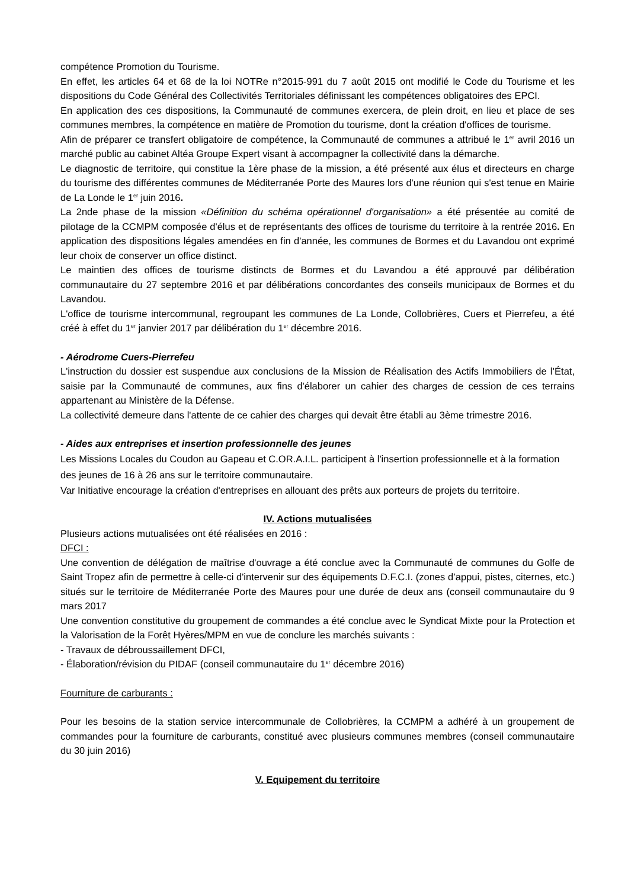compétence Promotion du Tourisme.
En effet, les articles 64 et 68 de la loi NOTRe n°2015-991 du 7 août 2015 ont modifié le Code du Tourisme et les dispositions du Code Général des Collectivités Territoriales définissant les compétences obligatoires des EPCI.
En application des ces dispositions, la Communauté de communes exercera, de plein droit, en lieu et place de ses communes membres, la compétence en matière de Promotion du tourisme, dont la création d'offices de tourisme.
Afin de préparer ce transfert obligatoire de compétence, la Communauté de communes a attribué le 1<sup>er</sup> avril 2016 un marché public au cabinet Altéa Groupe Expert visant à accompagner la collectivité dans la démarche.
Le diagnostic de territoire, qui constitue la 1ère phase de la mission, a été présenté aux élus et directeurs en charge du tourisme des différentes communes de Méditerranée Porte des Maures lors d'une réunion qui s'est tenue en Mairie de La Londe le 1<sup>er</sup> juin 2016.
La 2nde phase de la mission «Définition du schéma opérationnel d'organisation» a été présentée au comité de pilotage de la CCMPM composée d'élus et de représentants des offices de tourisme du territoire à la rentrée 2016. En application des dispositions légales amendées en fin d'année, les communes de Bormes et du Lavandou ont exprimé leur choix de conserver un office distinct.
Le maintien des offices de tourisme distincts de Bormes et du Lavandou a été approuvé par délibération communautaire du 27 septembre 2016 et par délibérations concordantes des conseils municipaux de Bormes et du Lavandou.
L'office de tourisme intercommunal, regroupant les communes de La Londe, Collobrières, Cuers et Pierrefeu, a été créé à effet du 1<sup>er</sup> janvier 2017 par délibération du 1<sup>er</sup> décembre 2016.
- Aérodrome Cuers-Pierrefeu
L'instruction du dossier est suspendue aux conclusions de la Mission de Réalisation des Actifs Immobiliers de l’État, saisie par la Communauté de communes, aux fins d'élaborer un cahier des charges de cession de ces terrains appartenant au Ministère de la Défense.
La collectivité demeure dans l'attente de ce cahier des charges qui devait être établi au 3ème trimestre 2016.
- Aides aux entreprises et insertion professionnelle des jeunes
Les Missions Locales du Coudon au Gapeau et C.OR.A.I.L. participent à l'insertion professionnelle et à la formation des jeunes de 16 à 26 ans sur le territoire communautaire.
Var Initiative encourage la création d'entreprises en allouant des prêts aux porteurs de projets du territoire.
IV. Actions mutualisées
Plusieurs actions mutualisées ont été réalisées en 2016 :
DFCI :
Une convention de délégation de maîtrise d'ouvrage a été conclue avec la Communauté de communes du Golfe de Saint Tropez afin de permettre à celle-ci d'intervenir sur des équipements D.F.C.I. (zones d’appui, pistes, citernes, etc.) situés sur le territoire de Méditerranée Porte des Maures pour une durée de deux ans (conseil communautaire du 9 mars 2017
Une convention constitutive du groupement de commandes a été conclue avec le Syndicat Mixte pour la Protection et la Valorisation de la Forêt Hyères/MPM en vue de conclure les marchés suivants :
- Travaux de débroussaillement DFCI,
- Élaboration/révision du PIDAF (conseil communautaire du 1<sup>er</sup> décembre 2016)
Fourniture de carburants :
Pour les besoins de la station service intercommunale de Collobrières, la CCMPM a adhéré à un groupement de commandes pour la fourniture de carburants, constitué avec plusieurs communes membres (conseil communautaire du 30 juin 2016)
V. Equipement du territoire